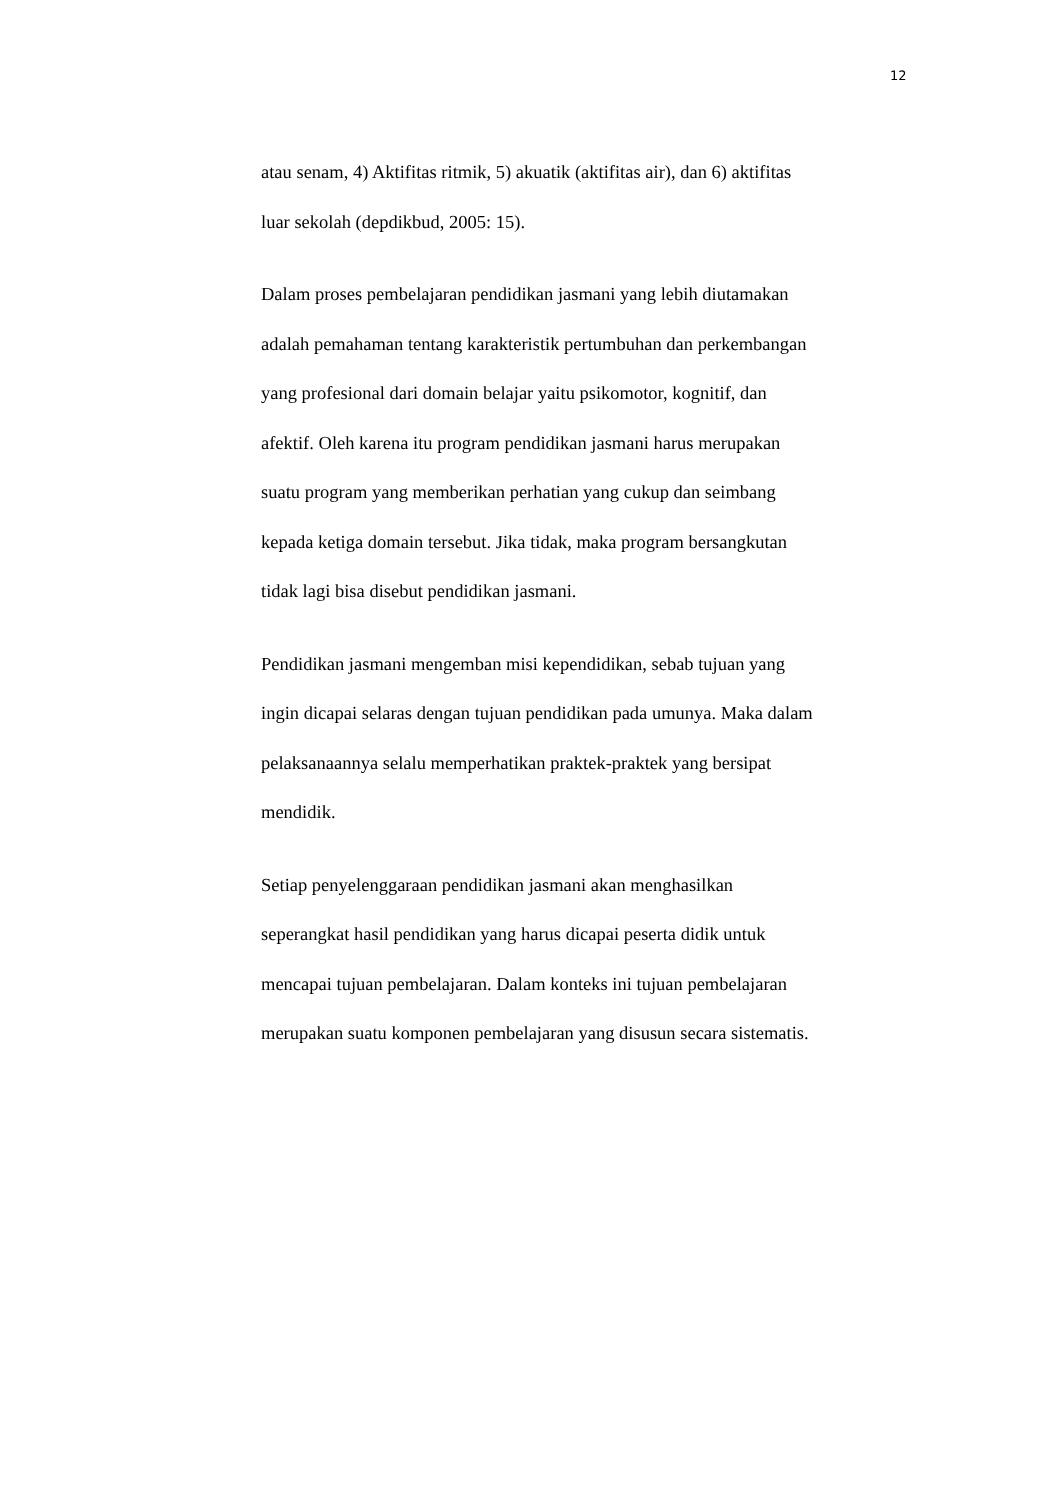12
atau senam, 4) Aktifitas ritmik, 5) akuatik (aktifitas air), dan 6) aktifitas
luar sekolah (depdikbud, 2005: 15).
Dalam proses pembelajaran pendidikan jasmani yang lebih diutamakan
adalah pemahaman tentang karakteristik pertumbuhan dan perkembangan
yang profesional dari domain belajar yaitu psikomotor, kognitif, dan
afektif. Oleh karena itu program pendidikan jasmani harus merupakan
suatu program yang memberikan perhatian yang cukup dan seimbang
kepada ketiga domain tersebut. Jika tidak, maka program bersangkutan
tidak lagi bisa disebut pendidikan jasmani.
Pendidikan jasmani mengemban misi kependidikan, sebab tujuan yang
ingin dicapai selaras dengan tujuan pendidikan pada umunya. Maka dalam
pelaksanaannya selalu memperhatikan praktek-praktek yang bersipat
mendidik.
Setiap penyelenggaraan pendidikan jasmani akan menghasilkan
seperangkat hasil pendidikan yang harus dicapai peserta didik untuk
mencapai tujuan pembelajaran. Dalam konteks ini tujuan pembelajaran
merupakan suatu komponen pembelajaran yang disusun secara sistematis.